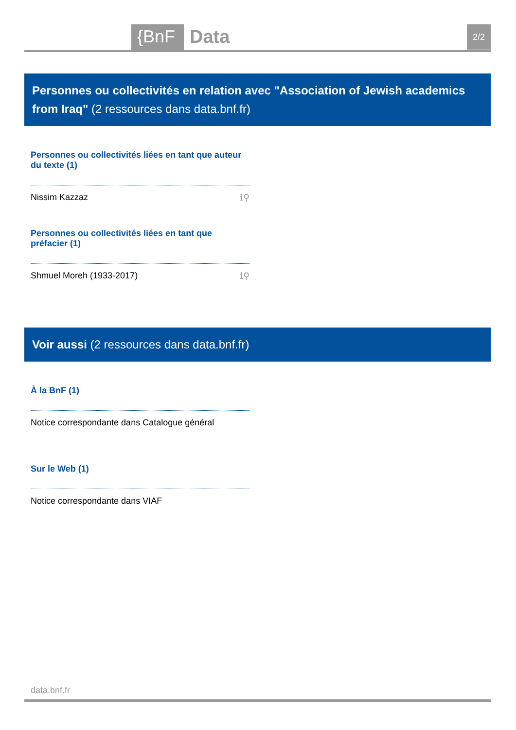{BnF Data 2/2
Personnes ou collectivités en relation avec "Association of Jewish academics from Iraq" (2 ressources dans data.bnf.fr)
Personnes ou collectivités liées en tant que auteur du texte (1)
Nissim Kazzaz ℹ⚲
Personnes ou collectivités liées en tant que préfacier (1)
Shmuel Moreh (1933-2017) ℹ⚲
Voir aussi (2 ressources dans data.bnf.fr)
À la BnF (1)
Notice correspondante dans Catalogue général
Sur le Web (1)
Notice correspondante dans VIAF
data.bnf.fr